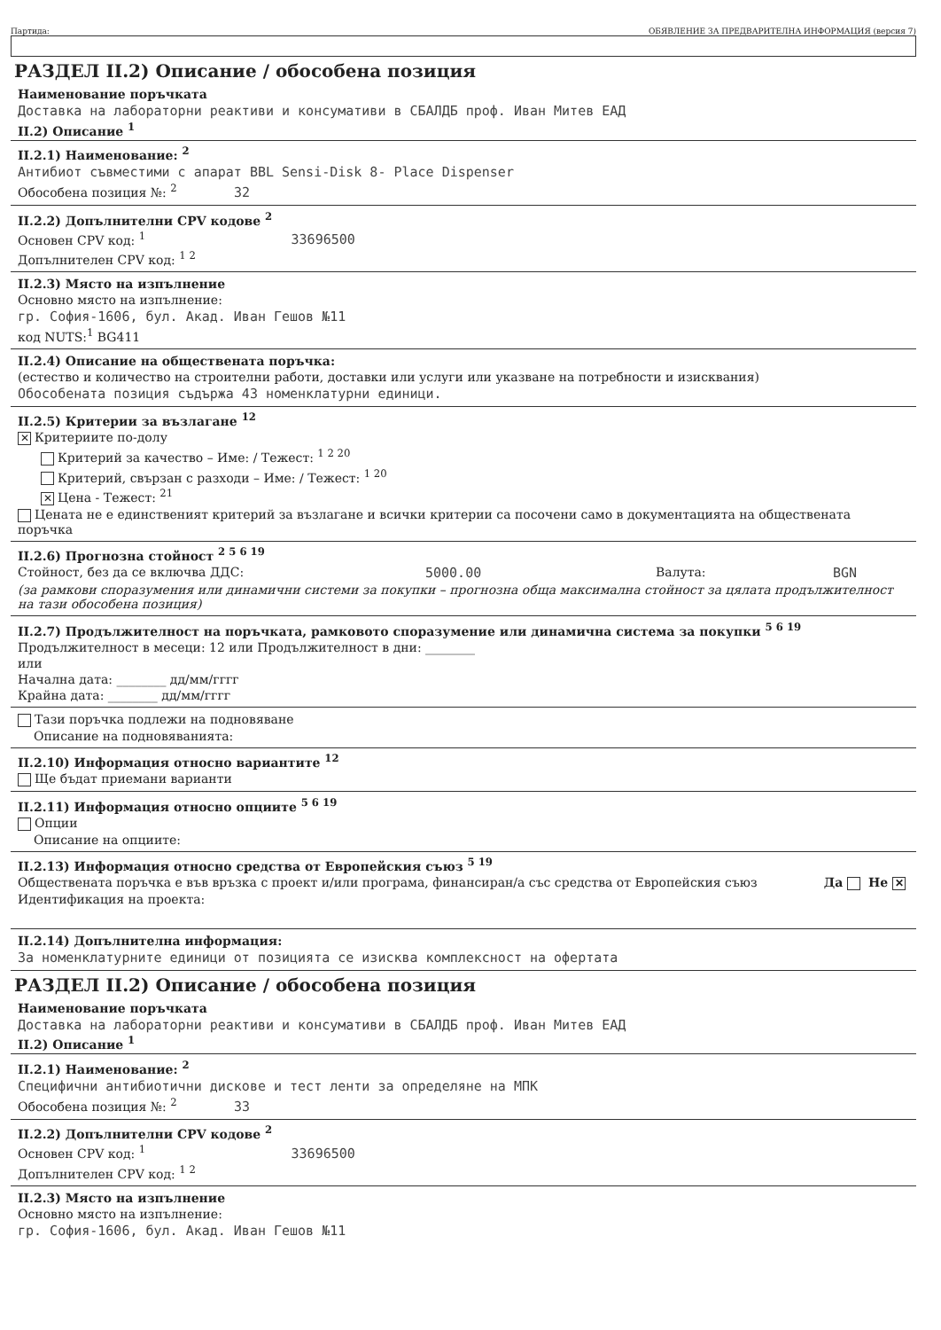Партида: ОБЯВЛЕНИЕ ЗА ПРЕДВАРИТЕЛНА ИНФОРМАЦИЯ (версия 7)
РАЗДЕЛ II.2) Описание / обособена позиция
Наименование поръчката
Доставка на лабораторни реактиви и консумативи в СБАЛДБ проф. Иван Митев ЕАД
II.2) Описание <sup>1</sup>
II.2.1) Наименование: <sup>2</sup>
Антибиот съвместими с апарат BBL Sensi-Disk 8- Place Dispenser
Обособена позиция №: <sup>2</sup> 32
II.2.2) Допълнителни CPV кодове <sup>2</sup>
Основен CPV код: <sup>1</sup> 33696500
Допълнителен CPV код: <sup>1 2</sup>
II.2.3) Място на изпълнение
Основно място на изпълнение:
гр. София-1606, бул. Акад. Иван Гешов №11
код NUTS:<sup>1</sup> BG411
II.2.4) Описание на обществената поръчка:
(естество и количество на строителни работи, доставки или услуги или указване на потребности и изисквания)
Обособената позиция съдържа 43 номенклатурни единици.
II.2.5) Критерии за възлагане <sup>12</sup>
✕ Критериите по-долу
Критерий за качество – Име: / Тежест: <sup>1 2 20</sup>
Критерий, свързан с разходи – Име: / Тежест: <sup>1 20</sup>
✕ Цена - Тежест: <sup>21</sup>
Цената не е единственият критерий за възлагане и всички критерии са посочени само в документацията на обществената поръчка
II.2.6) Прогнозна стойност <sup>2 5 6 19</sup>
Стойност, без да се включва ДДС: 5000.00 Валута: BGN
(за рамкови споразумения или динамични системи за покупки – прогнозна обща максимална стойност за цялата продължителност на тази обособена позиция)
II.2.7) Продължителност на поръчката, рамковото споразумение или динамична система за покупки <sup>5 6 19</sup>
Продължителност в месеци: 12 или Продължителност в дни: ________
или
Начална дата: ________ дд/мм/гггг
Крайна дата: ________ дд/мм/гггг
Тази поръчка подлежи на подновяване
Описание на подновяванията:
II.2.10) Информация относно вариантите <sup>12</sup>
Ще бъдат приемани варианти
II.2.11) Информация относно опциите <sup>5 6 19</sup>
Опции
Описание на опциите:
II.2.13) Информация относно средства от Европейския съюз <sup>5 19</sup>
Обществената поръчка е във връзка с проект и/или програма, финансиран/а със средства от Европейския съюз Да Не ✕
Идентификация на проекта:
II.2.14) Допълнителна информация:
За номенклатурните единици от позицията се изисква комплексност на офертата
РАЗДЕЛ II.2) Описание / обособена позиция
Наименование поръчката
Доставка на лабораторни реактиви и консумативи в СБАЛДБ проф. Иван Митев ЕАД
II.2) Описание <sup>1</sup>
II.2.1) Наименование: <sup>2</sup>
Специфични антибиотични дискове и тест ленти за определяне на МПК
Обособена позиция №: <sup>2</sup> 33
II.2.2) Допълнителни CPV кодове <sup>2</sup>
Основен CPV код: <sup>1</sup> 33696500
Допълнителен CPV код: <sup>1 2</sup>
II.2.3) Място на изпълнение
Основно място на изпълнение:
гр. София-1606, бул. Акад. Иван Гешов №11